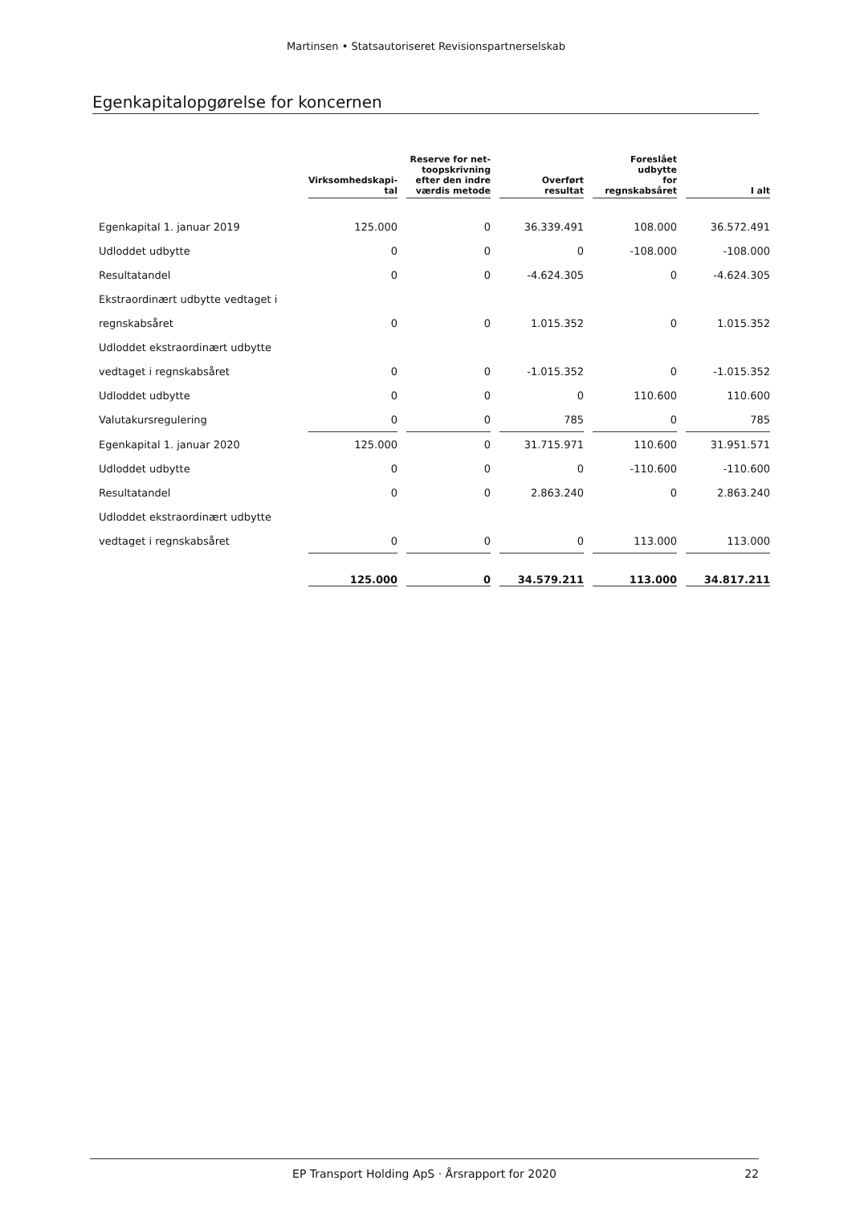Martinsen • Statsautoriseret Revisionspartnerselskab
Egenkapitalopgørelse for koncernen
| | Virksomhedskapi- tal | Reserve for net- toopskrivning efter den indre værdis metode | Overført resultat | Foreslået udbytte for regnskabsåret | I alt |
| --- | --- | --- | --- | --- | --- |
| Egenkapital 1. januar 2019 | 125.000 | 0 | 36.339.491 | 108.000 | 36.572.491 |
| Udloddet udbytte | 0 | 0 | 0 | -108.000 | -108.000 |
| Resultatandel | 0 | 0 | -4.624.305 | 0 | -4.624.305 |
| Ekstraordinært udbytte vedtaget i | | | | | |
| regnskabsåret | 0 | 0 | 1.015.352 | 0 | 1.015.352 |
| Udloddet ekstraordinært udbytte | | | | | |
| vedtaget i regnskabsåret | 0 | 0 | -1.015.352 | 0 | -1.015.352 |
| Udloddet udbytte | 0 | 0 | 0 | 110.600 | 110.600 |
| Valutakursregulering | 0 | 0 | 785 | 0 | 785 |
| Egenkapital 1. januar 2020 | 125.000 | 0 | 31.715.971 | 110.600 | 31.951.571 |
| Udloddet udbytte | 0 | 0 | 0 | -110.600 | -110.600 |
| Resultatandel | 0 | 0 | 2.863.240 | 0 | 2.863.240 |
| Udloddet ekstraordinært udbytte | | | | | |
| vedtaget i regnskabsåret | 0 | 0 | 0 | 113.000 | 113.000 |
| | 125.000 | 0 | 34.579.211 | 113.000 | 34.817.211 |
EP Transport Holding ApS · Årsrapport for 2020 22